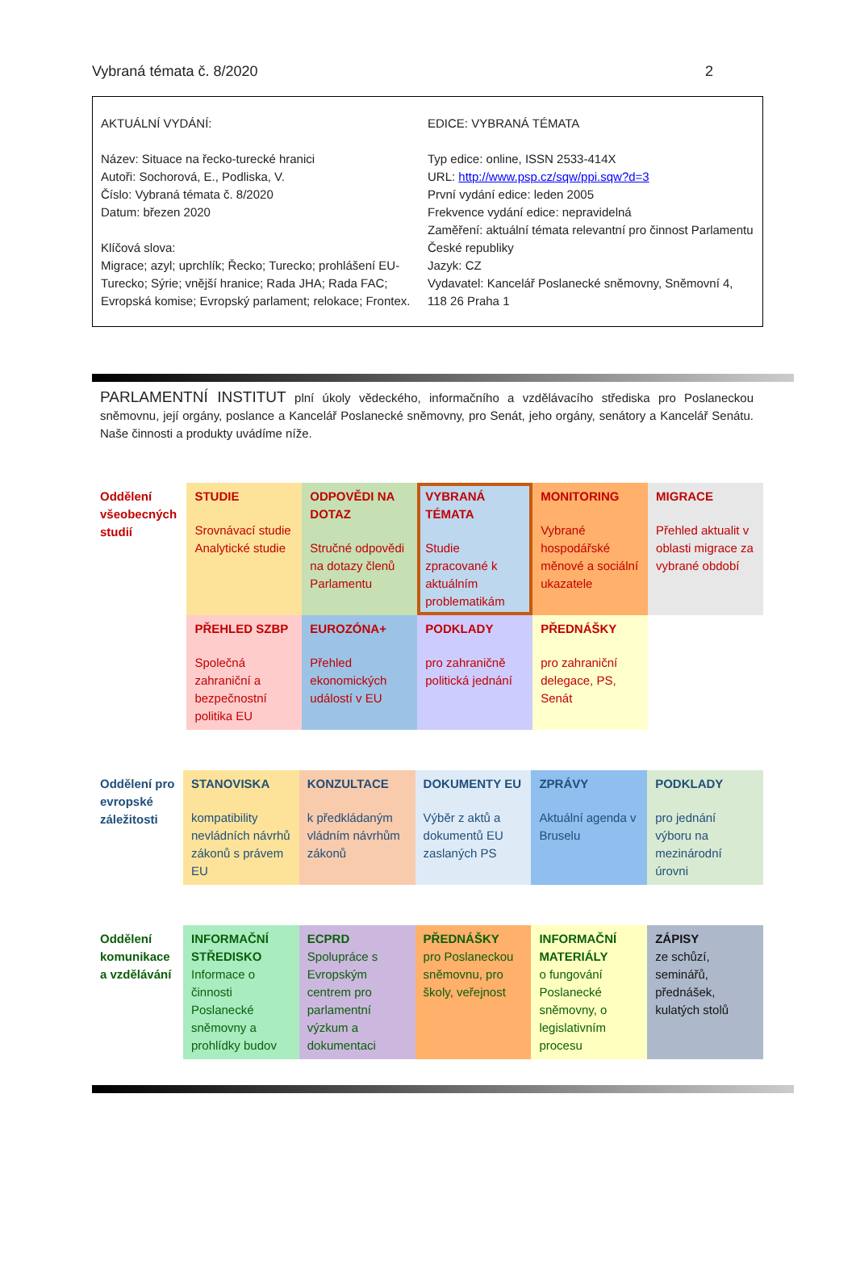Vybraná témata č. 8/2020 2
AKTUÁLNÍ VYDÁNÍ:
Název: Situace na řecko-turecké hranici
Autoři: Sochorová, E., Podliska, V.
Číslo: Vybraná témata č. 8/2020
Datum: březen 2020
Klíčová slova:
Migrace; azyl; uprchlík; Řecko; Turecko; prohlášení EU-Turecko; Sýrie; vnější hranice; Rada JHA; Rada FAC; Evropská komise; Evropský parlament; relokace; Frontex.
EDICE: VYBRANÁ TÉMATA
Typ edice: online, ISSN 2533-414X
URL: http://www.psp.cz/sqw/ppi.sqw?d=3
První vydání edice: leden 2005
Frekvence vydání edice: nepravidelná
Zaměření: aktuální témata relevantní pro činnost Parlamentu České republiky
Jazyk: CZ
Vydavatel: Kancelář Poslanecké sněmovny, Sněmovní 4, 118 26 Praha 1
PARLAMENTNÍ INSTITUT plní úkoly vědeckého, informačního a vzdělávacího střediska pro Poslaneckou sněmovnu, její orgány, poslance a Kancelář Poslanecké sněmovny, pro Senát, jeho orgány, senátory a Kancelář Senátu. Naše činnosti a produkty uvádíme níže.
| Oddělení všeobecných studií | STUDIE Srovnávací studie Analytické studie | ODPOVĚDI NA DOTAZ Stručné odpovědi na dotazy členů Parlamentu | VYBRANÁ TÉMATA Studie zpracované k aktuálním problematikám | MONITORING Vybrané hospodářské měnové a sociální ukazatele | MIGRACE Přehled aktualit v oblasti migrace za vybrané období |
| | PŘEHLED SZBP Společná zahraniční a bezpečnostní politika EU | EUROZÓNA+ Přehled ekonomických událostí v EU | PODKLADY pro zahraničně politická jednání | PŘEDNÁŠKY pro zahraniční delegace, PS, Senát | |
| Oddělení pro evropské záležitosti | STANOVISKA kompatibility nevládních návrhů zákonů s právem EU | KONZULTACE k předkládaným vládním návrhům zákonů | DOKUMENTY EU Výběr z aktů a dokumentů EU zaslaných PS | ZPRÁVY Aktuální agenda v Bruselu | PODKLADY pro jednání výboru na mezinárodní úrovni |
| Oddělení komunikace a vzdělávání | INFORMAČNÍ STŘEDISKO Informace o činnosti Poslanecké sněmovny a prohlídky budov | ECPRD Spolupráce s Evropským centrem pro parlamentní výzkum a dokumentaci | PŘEDNÁŠKY pro Poslaneckou sněmovnu, pro školy, veřejnost | INFORMAČNÍ MATERIÁLY o fungování Poslanecké sněmovny, o legislativním procesu | ZÁPISY ze schůzí, seminářů, přednášek, kulatých stolů |